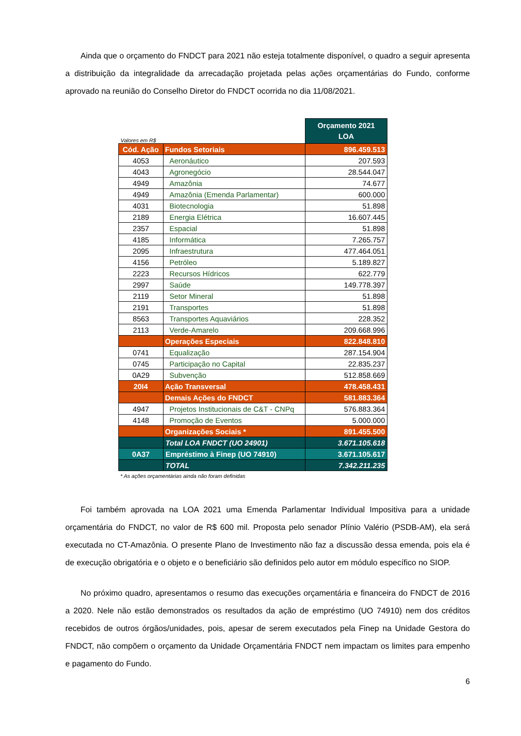Ainda que o orçamento do FNDCT para 2021 não esteja totalmente disponível, o quadro a seguir apresenta a distribuição da integralidade da arrecadação projetada pelas ações orçamentárias do Fundo, conforme aprovado na reunião do Conselho Diretor do FNDCT ocorrida no dia 11/08/2021.
| Valores em R$ | | Orçamento 2021 LOA |
| Cód. Ação | Fundos Setoriais | 896.459.513 |
| 4053 | Aeronáutico | 207.593 |
| 4043 | Agronegócio | 28.544.047 |
| 4949 | Amazônia | 74.677 |
| 4949 | Amazônia (Emenda Parlamentar) | 600.000 |
| 4031 | Biotecnologia | 51.898 |
| 2189 | Energia Elétrica | 16.607.445 |
| 2357 | Espacial | 51.898 |
| 4185 | Informática | 7.265.757 |
| 2095 | Infraestrutura | 477.464.051 |
| 4156 | Petróleo | 5.189.827 |
| 2223 | Recursos Hídricos | 622.779 |
| 2997 | Saúde | 149.778.397 |
| 2119 | Setor Mineral | 51.898 |
| 2191 | Transportes | 51.898 |
| 8563 | Transportes Aquaviários | 228.352 |
| 2113 | Verde-Amarelo | 209.668.996 |
| | Operações Especiais | 822.848.810 |
| 0741 | Equalização | 287.154.904 |
| 0745 | Participação no Capital | 22.835.237 |
| 0A29 | Subvenção | 512.858.669 |
| 20I4 | Ação Transversal | 478.458.431 |
| | Demais Ações do FNDCT | 581.883.364 |
| 4947 | Projetos Institucionais de C&T - CNPq | 576.883.364 |
| 4148 | Promoção de Eventos | 5.000.000 |
| | Organizações Sociais * | 891.455.500 |
| | Total LOA FNDCT (UO 24901) | 3.671.105.618 |
| 0A37 | Empréstimo à Finep (UO 74910) | 3.671.105.617 |
| | TOTAL | 7.342.211.235 |
* As ações orçamentárias ainda não foram definidas
Foi também aprovada na LOA 2021 uma Emenda Parlamentar Individual Impositiva para a unidade orçamentária do FNDCT, no valor de R$ 600 mil. Proposta pelo senador Plínio Valério (PSDB-AM), ela será executada no CT-Amazônia. O presente Plano de Investimento não faz a discussão dessa emenda, pois ela é de execução obrigatória e o objeto e o beneficiário são definidos pelo autor em módulo específico no SIOP.
No próximo quadro, apresentamos o resumo das execuções orçamentária e financeira do FNDCT de 2016 a 2020. Nele não estão demonstrados os resultados da ação de empréstimo (UO 74910) nem dos créditos recebidos de outros órgãos/unidades, pois, apesar de serem executados pela Finep na Unidade Gestora do FNDCT, não compõem o orçamento da Unidade Orçamentária FNDCT nem impactam os limites para empenho e pagamento do Fundo.
6